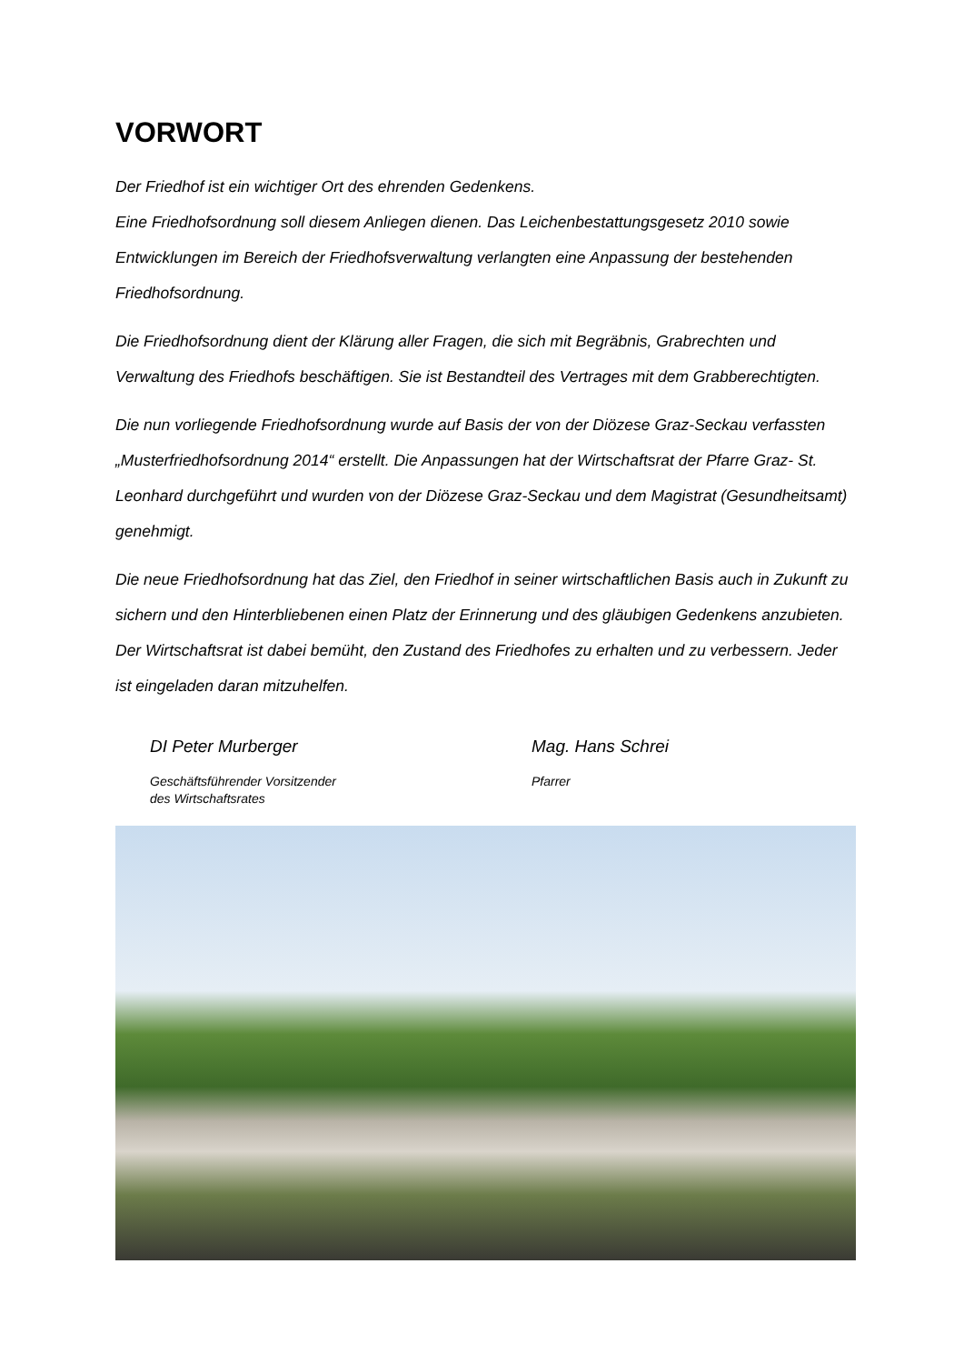VORWORT
Der Friedhof ist ein wichtiger Ort des ehrenden Gedenkens.
Eine Friedhofsordnung soll diesem Anliegen dienen. Das Leichenbestattungsgesetz 2010 sowie Entwicklungen im Bereich der Friedhofsverwaltung verlangten eine Anpassung der bestehenden Friedhofsordnung.
Die Friedhofsordnung dient der Klärung aller Fragen, die sich mit Begräbnis, Grabrechten und Verwaltung des Friedhofs beschäftigen. Sie ist Bestandteil des Vertrages mit dem Grabberechtigten.
Die nun vorliegende Friedhofsordnung wurde auf Basis der von der Diözese Graz-Seckau verfassten „Musterfriedhofsordnung 2014“ erstellt. Die Anpassungen hat der Wirtschaftsrat der Pfarre Graz- St. Leonhard durchgeführt und wurden von der Diözese Graz-Seckau und dem Magistrat (Gesundheitsamt) genehmigt.
Die neue Friedhofsordnung hat das Ziel, den Friedhof in seiner wirtschaftlichen Basis auch in Zukunft zu sichern und den Hinterbliebenen einen Platz der Erinnerung und des gläubigen Gedenkens anzubieten. Der Wirtschaftsrat ist dabei bemüht, den Zustand des Friedhofes zu erhalten und zu verbessern. Jeder ist eingeladen daran mitzuhelfen.
DI Peter Murberger
Geschäftsführender Vorsitzender
des Wirtschaftsrates
Mag. Hans Schrei
Pfarrer